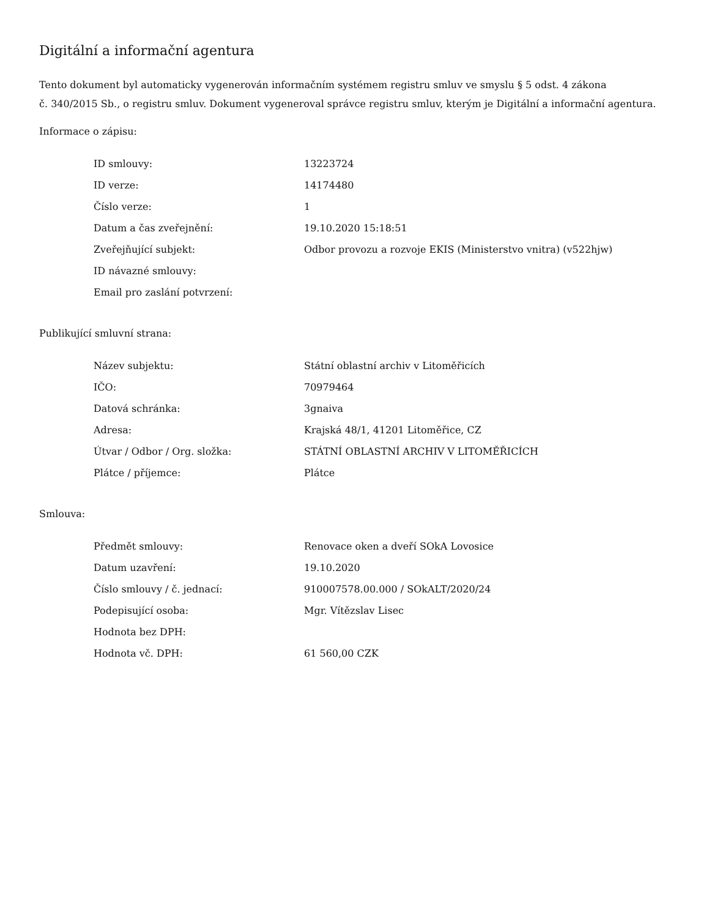Digitální a informační agentura
Tento dokument byl automaticky vygenerován informačním systémem registru smluv ve smyslu § 5 odst. 4 zákona
č. 340/2015 Sb., o registru smluv. Dokument vygeneroval správce registru smluv, kterým je Digitální a informační agentura.
Informace o zápisu:
| ID smlouvy: | 13223724 |
| ID verze: | 14174480 |
| Číslo verze: | 1 |
| Datum a čas zveřejnění: | 19.10.2020 15:18:51 |
| Zveřejňující subjekt: | Odbor provozu a rozvoje EKIS (Ministerstvo vnitra) (v522hjw) |
| ID návazné smlouvy: | |
| Email pro zaslání potvrzení: | |
Publikující smluvní strana:
| Název subjektu: | Státní oblastní archiv v Litoměřicích |
| IČO: | 70979464 |
| Datová schránka: | 3gnaiva |
| Adresa: | Krajská 48/1, 41201 Litoměřice, CZ |
| Útvar / Odbor / Org. složka: | STÁTNÍ OBLASTNÍ ARCHIV V LITOMĚŘICÍCH |
| Plátce / příjemce: | Plátce |
Smlouva:
| Předmět smlouvy: | Renovace oken a dveří SOkA Lovosice |
| Datum uzavření: | 19.10.2020 |
| Číslo smlouvy / č. jednací: | 910007578.00.000 / SOkALT/2020/24 |
| Podepisující osoba: | Mgr. Vítězslav Lisec |
| Hodnota bez DPH: | |
| Hodnota vč. DPH: | 61 560,00 CZK |